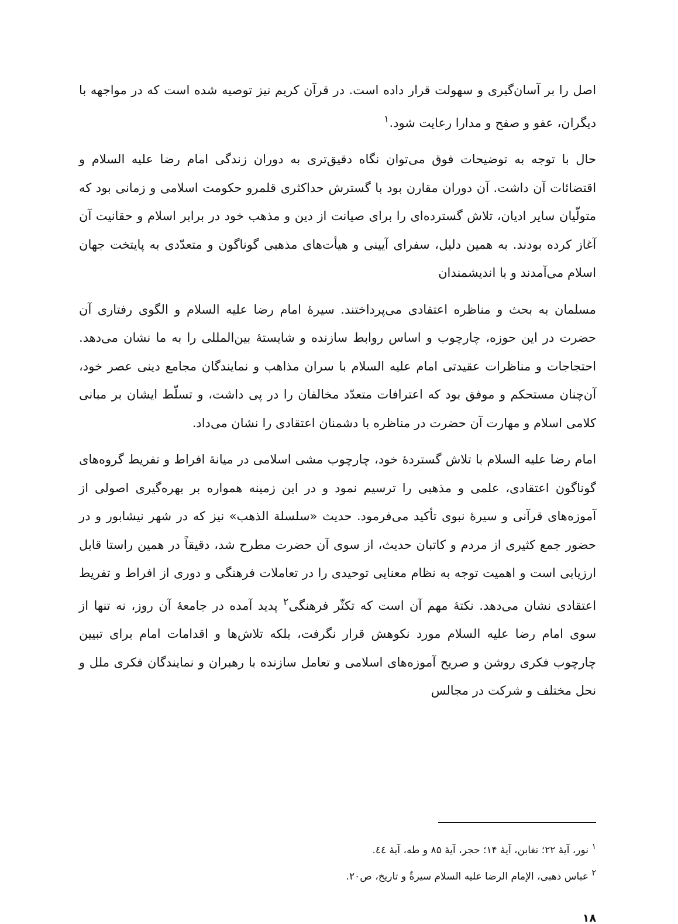اصل را بر آسان‌گیری و سهولت قرار داده است. در قرآن کریم نیز توصیه شده است که در مواجهه با دیگران، عفو و صفح و مدارا رعایت شود.<sup>۱</sup>
حال با توجه به توضیحات فوق می‌توان نگاه دقیق‌تری به دوران زندگی امام رضا علیه السلام و اقتضائات آن داشت. آن دوران مقارن بود با گسترش حداکثری قلمرو حکومت اسلامی و زمانی بود که متولّیان سایر ادیان، تلاش گسترده‌ای را برای صیانت از دین و مذهب خود در برابر اسلام و حقانیت آن آغاز کرده بودند. به همین دلیل، سفرای آیینی و هیأت‌های مذهبی گوناگون و متعدّدی به پایتخت جهان اسلام می‌آمدند و با اندیشمندان
مسلمان به بحث و مناظره اعتقادی می‌پرداختند. سیرهٔ امام رضا علیه السلام و الگوی رفتاری آن حضرت در این حوزه، چارچوب و اساس روابط سازنده و شایستهٔ بین‌المللی را به ما نشان می‌دهد. احتجاجات و مناظرات عقیدتی امام علیه السلام با سران مذاهب و نمایندگان مجامع دینی عصر خود، آن‌چنان مستحکم و موفق بود که اعترافات متعدّد مخالفان را در پی داشت، و تسلّط ایشان بر مبانی کلامی اسلام و مهارت آن حضرت در مناظره با دشمنان اعتقادی را نشان می‌داد.
امام رضا علیه السلام با تلاش گستردهٔ خود، چارچوب مشی اسلامی در میانهٔ افراط و تفریط گروه‌های گوناگون اعتقادی، علمی و مذهبی را ترسیم نمود و در این زمینه همواره بر بهره‌گیری اصولی از آموزه‌های قرآنی و سیرهٔ نبوی تأکید می‌فرمود. حدیث «سلسلة الذهب» نیز که در شهر نیشابور و در حضور جمع کثیری از مردم و کاتبان حدیث، از سوی آن حضرت مطرح شد، دقیقاً در همین راستا قابل ارزیابی است و اهمیت توجه به نظام معنایی توحیدی را در تعاملات فرهنگی و دوری از افراط و تفریط اعتقادی نشان می‌دهد. نکتهٔ مهم آن است که تکثّر فرهنگی<sup>۲</sup> پدید آمده در جامعهٔ آن روز، نه تنها از سوی امام رضا علیه السلام مورد نکوهش قرار نگرفت، بلکه تلاش‌ها و اقدامات امام برای تبیین چارچوب فکری روشن و صریح آموزه‌های اسلامی و تعامل سازنده با رهبران و نمایندگان فکری ملل و نحل مختلف و شرکت در مجالس
<sup>۱</sup> نور، آیهٔ ۲۲؛ تغابن، آیهٔ ۱۴؛ حجر، آیهٔ ۸۵ و طه، آیهٔ ٤٤.
<sup>۲</sup> عباس ذهبی، الإمام الرضا علیه السلام سیرةٌ و تاریخ، ص۲۰.
۱۸